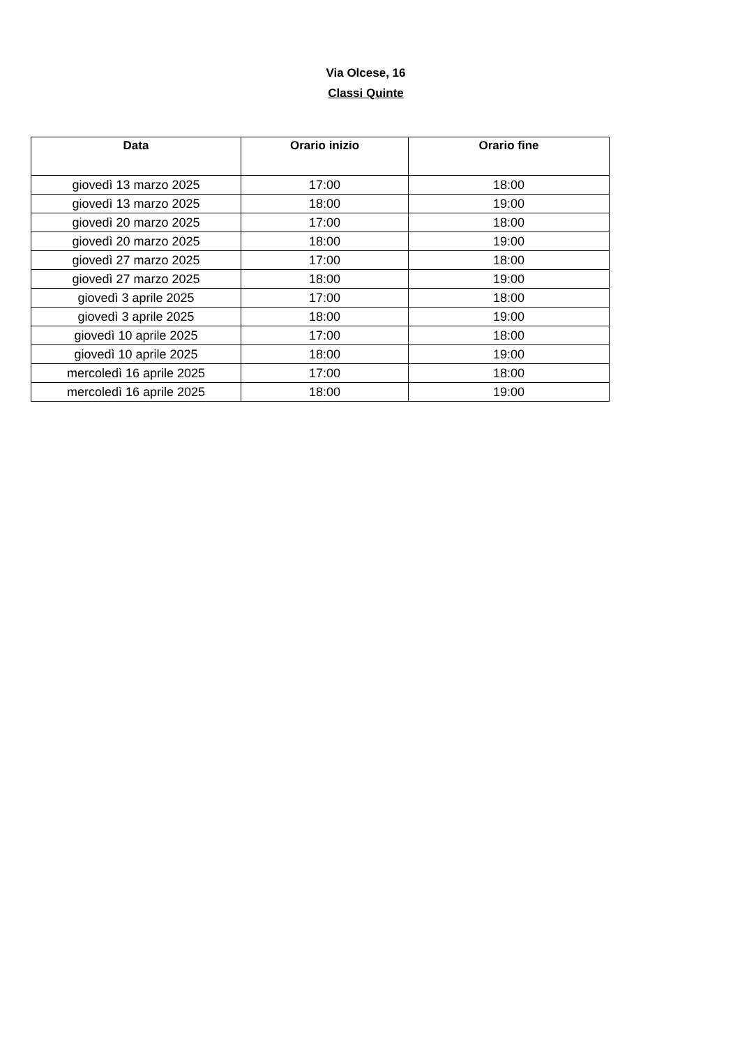Via Olcese, 16
Classi Quinte
| Data | Orario inizio | Orario fine |
| --- | --- | --- |
| giovedì 13 marzo 2025 | 17:00 | 18:00 |
| giovedì 13 marzo 2025 | 18:00 | 19:00 |
| giovedì 20 marzo 2025 | 17:00 | 18:00 |
| giovedì 20 marzo 2025 | 18:00 | 19:00 |
| giovedì 27 marzo 2025 | 17:00 | 18:00 |
| giovedì 27 marzo 2025 | 18:00 | 19:00 |
| giovedì 3 aprile 2025 | 17:00 | 18:00 |
| giovedì 3 aprile 2025 | 18:00 | 19:00 |
| giovedì 10 aprile 2025 | 17:00 | 18:00 |
| giovedì 10 aprile 2025 | 18:00 | 19:00 |
| mercoledì 16 aprile 2025 | 17:00 | 18:00 |
| mercoledì 16 aprile 2025 | 18:00 | 19:00 |